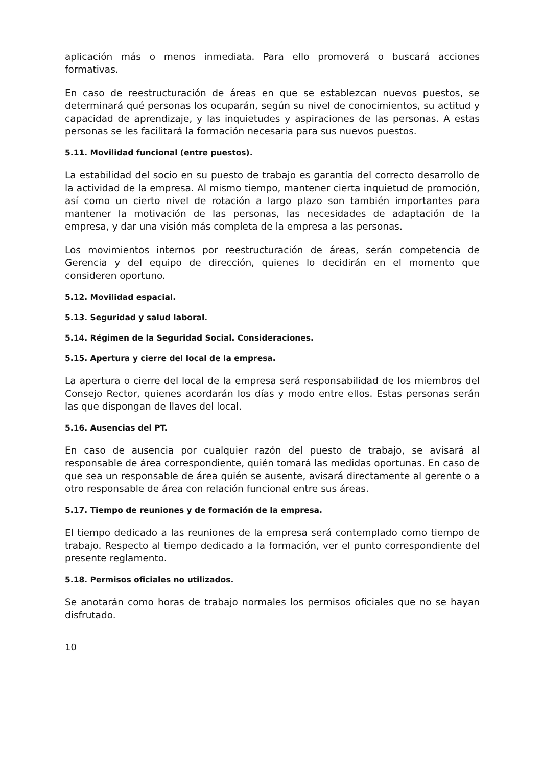aplicación más o menos inmediata. Para ello promoverá o buscará acciones formativas.
En caso de reestructuración de áreas en que se establezcan nuevos puestos, se determinará qué personas los ocuparán, según su nivel de conocimientos, su actitud y capacidad de aprendizaje, y las inquietudes y aspiraciones de las personas. A estas personas se les facilitará la formación necesaria para sus nuevos puestos.
5.11. Movilidad funcional (entre puestos).
La estabilidad del socio en su puesto de trabajo es garantía del correcto desarrollo de la actividad de la empresa. Al mismo tiempo, mantener cierta inquietud de promoción, así como un cierto nivel de rotación a largo plazo son también importantes para mantener la motivación de las personas, las necesidades de adaptación de la empresa, y dar una visión más completa de la empresa a las personas.
Los movimientos internos por reestructuración de áreas, serán competencia de Gerencia y del equipo de dirección, quienes lo decidirán en el momento que consideren oportuno.
5.12. Movilidad espacial.
5.13. Seguridad y salud laboral.
5.14. Régimen de la Seguridad Social. Consideraciones.
5.15. Apertura y cierre del local de la empresa.
La apertura o cierre del local de la empresa será responsabilidad de los miembros del Consejo Rector, quienes acordarán los días y modo entre ellos. Estas personas serán las que dispongan de llaves del local.
5.16. Ausencias del PT.
En caso de ausencia por cualquier razón del puesto de trabajo, se avisará al responsable de área correspondiente, quién tomará las medidas oportunas. En caso de que sea un responsable de área quién se ausente, avisará directamente al gerente o a otro responsable de área con relación funcional entre sus áreas.
5.17. Tiempo de reuniones y de formación de la empresa.
El tiempo dedicado a las reuniones de la empresa será contemplado como tiempo de trabajo. Respecto al tiempo dedicado a la formación, ver el punto correspondiente del presente reglamento.
5.18. Permisos oficiales no utilizados.
Se anotarán como horas de trabajo normales los permisos oficiales que no se hayan disfrutado.
10